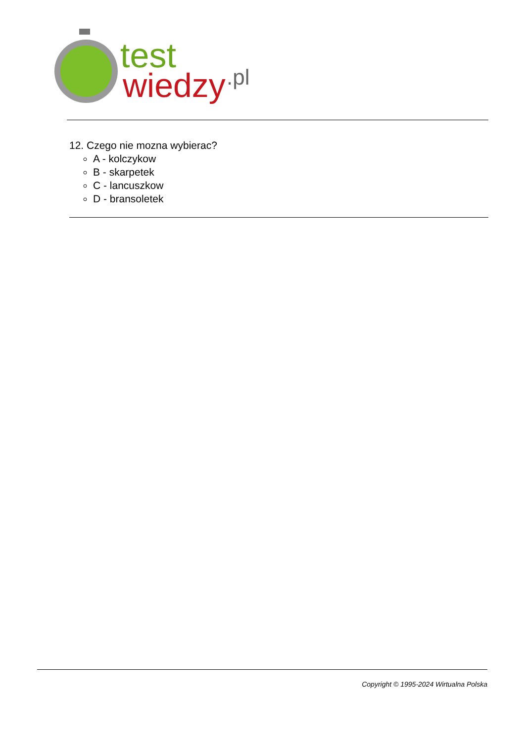test
wiedzy
.pl
12. Czego nie mozna wybierac?
A - kolczykow
B - skarpetek
C - lancuszkow
D - bransoletek
Copyright © 1995-2024 Wirtualna Polska